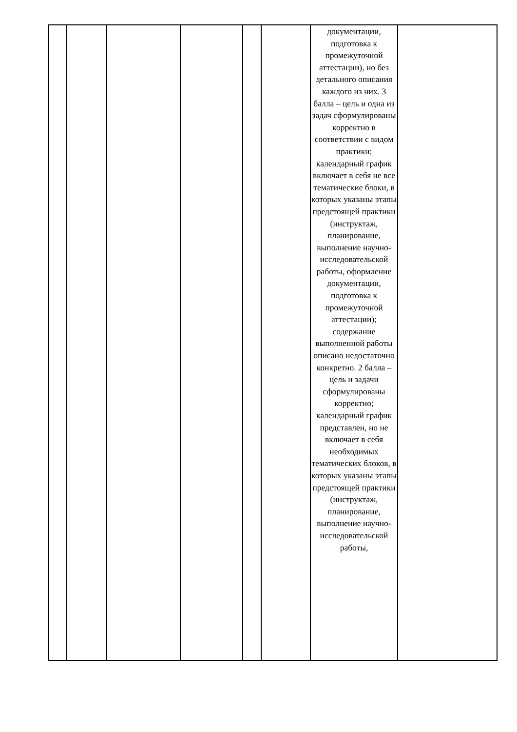| | | | | | | документации, подготовка к промежуточной аттестации), но без детального описания каждого из них. 3 балла – цель и одна из задач сформулированы корректно в соответствии с видом практики; календарный график включает в себя не все тематические блоки, в которых указаны этапы предстоящей практики (инструктаж, планирование, выполнение научно-исследовательской работы, оформление документации, подготовка к промежуточной аттестации); содержание выполненной работы описано недостаточно конкретно. 2 балла – цель и задачи сформулированы корректно; календарный график представлен, но не включает в себя необходимых тематических блоков, в которых указаны этапы предстоящей практики (инструктаж, планирование, выполнение научно-исследовательской работы, | |